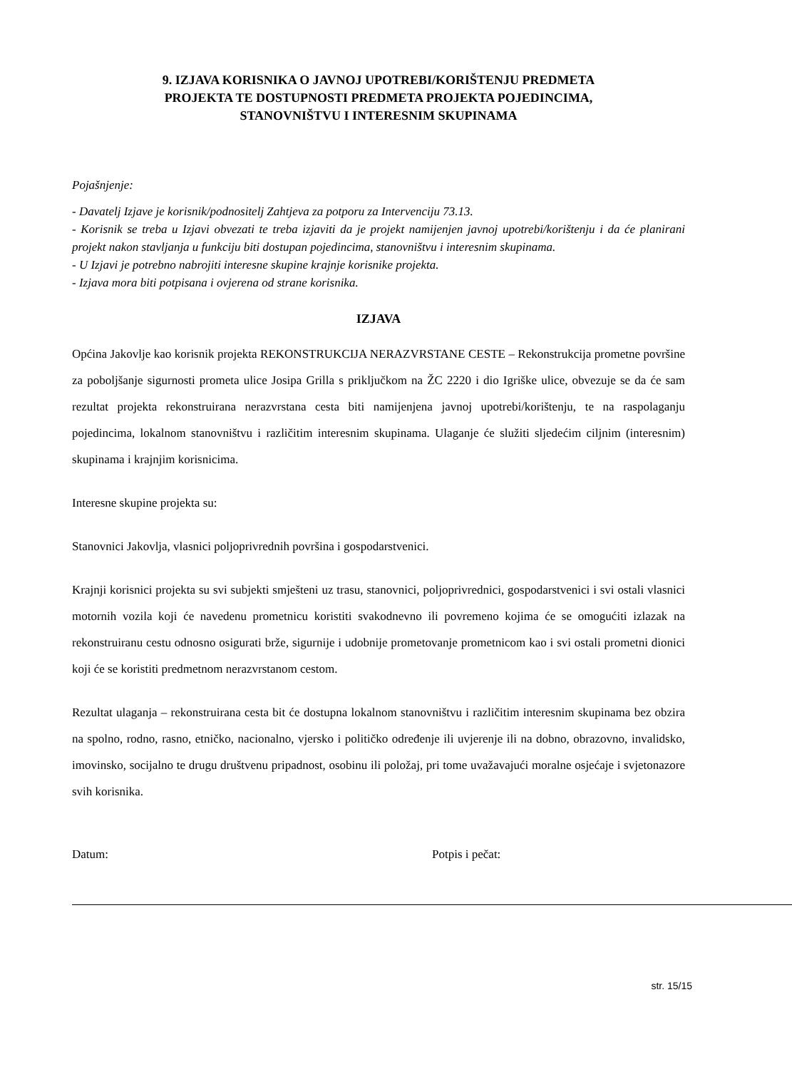9. IZJAVA KORISNIKA O JAVNOJ UPOTREBI/KORIŠTENJU PREDMETA
PROJEKTA TE DOSTUPNOSTI PREDMETA PROJEKTA POJEDINCIMA,
STANOVNIŠTVU I INTERESNIM SKUPINAMA
Pojašnjenje:
- Davatelj Izjave je korisnik/podnositelj Zahtjeva za potporu za Intervenciju 73.13.
- Korisnik se treba u Izjavi obvezati te treba izjaviti da je projekt namijenjen javnoj upotrebi/korištenju i da će planirani projekt nakon stavljanja u funkciju biti dostupan pojedincima, stanovništvu i interesnim skupinama.
- U Izjavi je potrebno nabrojiti interesne skupine krajnje korisnike projekta.
- Izjava mora biti potpisana i ovjerena od strane korisnika.
IZJAVA
Općina Jakovlje kao korisnik projekta REKONSTRUKCIJA NERAZVRSTANE CESTE – Rekonstrukcija prometne površine za poboljšanje sigurnosti prometa ulice Josipa Grilla s priključkom na ŽC 2220 i dio Igriške ulice, obvezuje se da će sam rezultat projekta rekonstruirana nerazvrstana cesta biti namijenjena javnoj upotrebi/korištenju, te na raspolaganju pojedincima, lokalnom stanovništvu i različitim interesnim skupinama. Ulaganje će služiti sljedećim ciljnim (interesnim) skupinama i krajnjim korisnicima.
Interesne skupine projekta su:
Stanovnici Jakovlja, vlasnici poljoprivrednih površina i gospodarstvenici.
Krajnji korisnici projekta su svi subjekti smješteni uz trasu, stanovnici, poljoprivrednici, gospodarstvenici i svi ostali vlasnici motornih vozila koji će navedenu prometnicu koristiti svakodnevno ili povremeno kojima će se omogućiti izlazak na rekonstruiranu cestu odnosno osigurati brže, sigurnije i udobnije prometovanje prometnicom kao i svi ostali prometni dionici koji će se koristiti predmetnom nerazvrstanom cestom.
Rezultat ulaganja – rekonstruirana cesta bit će dostupna lokalnom stanovništvu i različitim interesnim skupinama bez obzira na spolno, rodno, rasno, etničko, nacionalno, vjersko i političko određenje ili uvjerenje ili na dobno, obrazovno, invalidsko, imovinsko, socijalno te drugu društvenu pripadnost, osobinu ili položaj, pri tome uvažavajući moralne osjećaje i svjetonazore svih korisnika.
Datum: Potpis i pečat:
str. 15/15